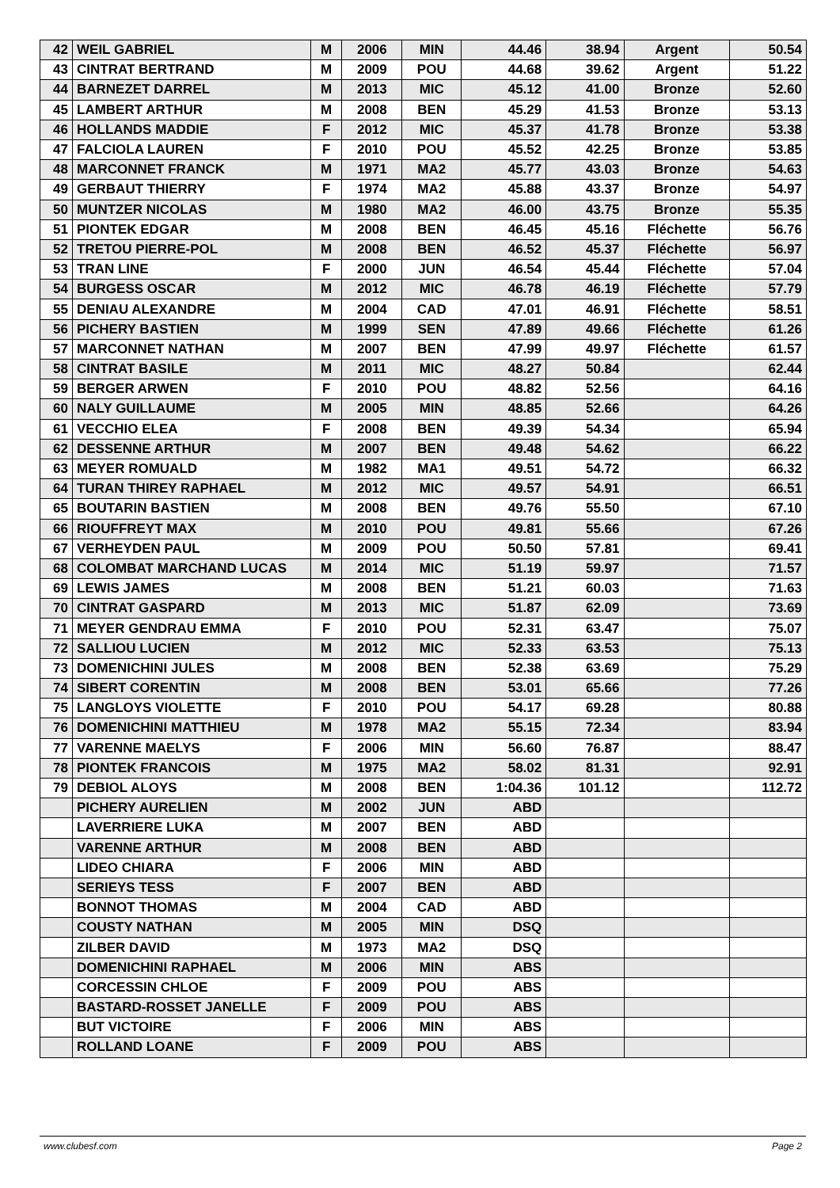| 42 | WEIL GABRIEL | M | 2006 | MIN | 44.46 | 38.94 | Argent | 50.54 |
| 43 | CINTRAT BERTRAND | M | 2009 | POU | 44.68 | 39.62 | Argent | 51.22 |
| 44 | BARNEZET DARREL | M | 2013 | MIC | 45.12 | 41.00 | Bronze | 52.60 |
| 45 | LAMBERT ARTHUR | M | 2008 | BEN | 45.29 | 41.53 | Bronze | 53.13 |
| 46 | HOLLANDS MADDIE | F | 2012 | MIC | 45.37 | 41.78 | Bronze | 53.38 |
| 47 | FALCIOLA LAUREN | F | 2010 | POU | 45.52 | 42.25 | Bronze | 53.85 |
| 48 | MARCONNET FRANCK | M | 1971 | MA2 | 45.77 | 43.03 | Bronze | 54.63 |
| 49 | GERBAUT THIERRY | F | 1974 | MA2 | 45.88 | 43.37 | Bronze | 54.97 |
| 50 | MUNTZER NICOLAS | M | 1980 | MA2 | 46.00 | 43.75 | Bronze | 55.35 |
| 51 | PIONTEK EDGAR | M | 2008 | BEN | 46.45 | 45.16 | Fléchette | 56.76 |
| 52 | TRETOU PIERRE-POL | M | 2008 | BEN | 46.52 | 45.37 | Fléchette | 56.97 |
| 53 | TRAN LINE | F | 2000 | JUN | 46.54 | 45.44 | Fléchette | 57.04 |
| 54 | BURGESS OSCAR | M | 2012 | MIC | 46.78 | 46.19 | Fléchette | 57.79 |
| 55 | DENIAU ALEXANDRE | M | 2004 | CAD | 47.01 | 46.91 | Fléchette | 58.51 |
| 56 | PICHERY BASTIEN | M | 1999 | SEN | 47.89 | 49.66 | Fléchette | 61.26 |
| 57 | MARCONNET NATHAN | M | 2007 | BEN | 47.99 | 49.97 | Fléchette | 61.57 |
| 58 | CINTRAT BASILE | M | 2011 | MIC | 48.27 | 50.84 | | 62.44 |
| 59 | BERGER ARWEN | F | 2010 | POU | 48.82 | 52.56 | | 64.16 |
| 60 | NALY GUILLAUME | M | 2005 | MIN | 48.85 | 52.66 | | 64.26 |
| 61 | VECCHIO ELEA | F | 2008 | BEN | 49.39 | 54.34 | | 65.94 |
| 62 | DESSENNE ARTHUR | M | 2007 | BEN | 49.48 | 54.62 | | 66.22 |
| 63 | MEYER ROMUALD | M | 1982 | MA1 | 49.51 | 54.72 | | 66.32 |
| 64 | TURAN THIREY RAPHAEL | M | 2012 | MIC | 49.57 | 54.91 | | 66.51 |
| 65 | BOUTARIN BASTIEN | M | 2008 | BEN | 49.76 | 55.50 | | 67.10 |
| 66 | RIOUFFREYT MAX | M | 2010 | POU | 49.81 | 55.66 | | 67.26 |
| 67 | VERHEYDEN PAUL | M | 2009 | POU | 50.50 | 57.81 | | 69.41 |
| 68 | COLOMBAT MARCHAND LUCAS | M | 2014 | MIC | 51.19 | 59.97 | | 71.57 |
| 69 | LEWIS JAMES | M | 2008 | BEN | 51.21 | 60.03 | | 71.63 |
| 70 | CINTRAT GASPARD | M | 2013 | MIC | 51.87 | 62.09 | | 73.69 |
| 71 | MEYER GENDRAU EMMA | F | 2010 | POU | 52.31 | 63.47 | | 75.07 |
| 72 | SALLIOU LUCIEN | M | 2012 | MIC | 52.33 | 63.53 | | 75.13 |
| 73 | DOMENICHINI JULES | M | 2008 | BEN | 52.38 | 63.69 | | 75.29 |
| 74 | SIBERT CORENTIN | M | 2008 | BEN | 53.01 | 65.66 | | 77.26 |
| 75 | LANGLOYS VIOLETTE | F | 2010 | POU | 54.17 | 69.28 | | 80.88 |
| 76 | DOMENICHINI MATTHIEU | M | 1978 | MA2 | 55.15 | 72.34 | | 83.94 |
| 77 | VARENNE MAELYS | F | 2006 | MIN | 56.60 | 76.87 | | 88.47 |
| 78 | PIONTEK FRANCOIS | M | 1975 | MA2 | 58.02 | 81.31 | | 92.91 |
| 79 | DEBIOL ALOYS | M | 2008 | BEN | 1:04.36 | 101.12 | | 112.72 |
| | PICHERY AURELIEN | M | 2002 | JUN | ABD | | | |
| | LAVERRIERE LUKA | M | 2007 | BEN | ABD | | | |
| | VARENNE ARTHUR | M | 2008 | BEN | ABD | | | |
| | LIDEO CHIARA | F | 2006 | MIN | ABD | | | |
| | SERIEYS TESS | F | 2007 | BEN | ABD | | | |
| | BONNOT THOMAS | M | 2004 | CAD | ABD | | | |
| | COUSTY NATHAN | M | 2005 | MIN | DSQ | | | |
| | ZILBER DAVID | M | 1973 | MA2 | DSQ | | | |
| | DOMENICHINI RAPHAEL | M | 2006 | MIN | ABS | | | |
| | CORCESSIN CHLOE | F | 2009 | POU | ABS | | | |
| | BASTARD-ROSSET JANELLE | F | 2009 | POU | ABS | | | |
| | BUT VICTOIRE | F | 2006 | MIN | ABS | | | |
| | ROLLAND LOANE | F | 2009 | POU | ABS | | | |
www.clubesf.com Page 2